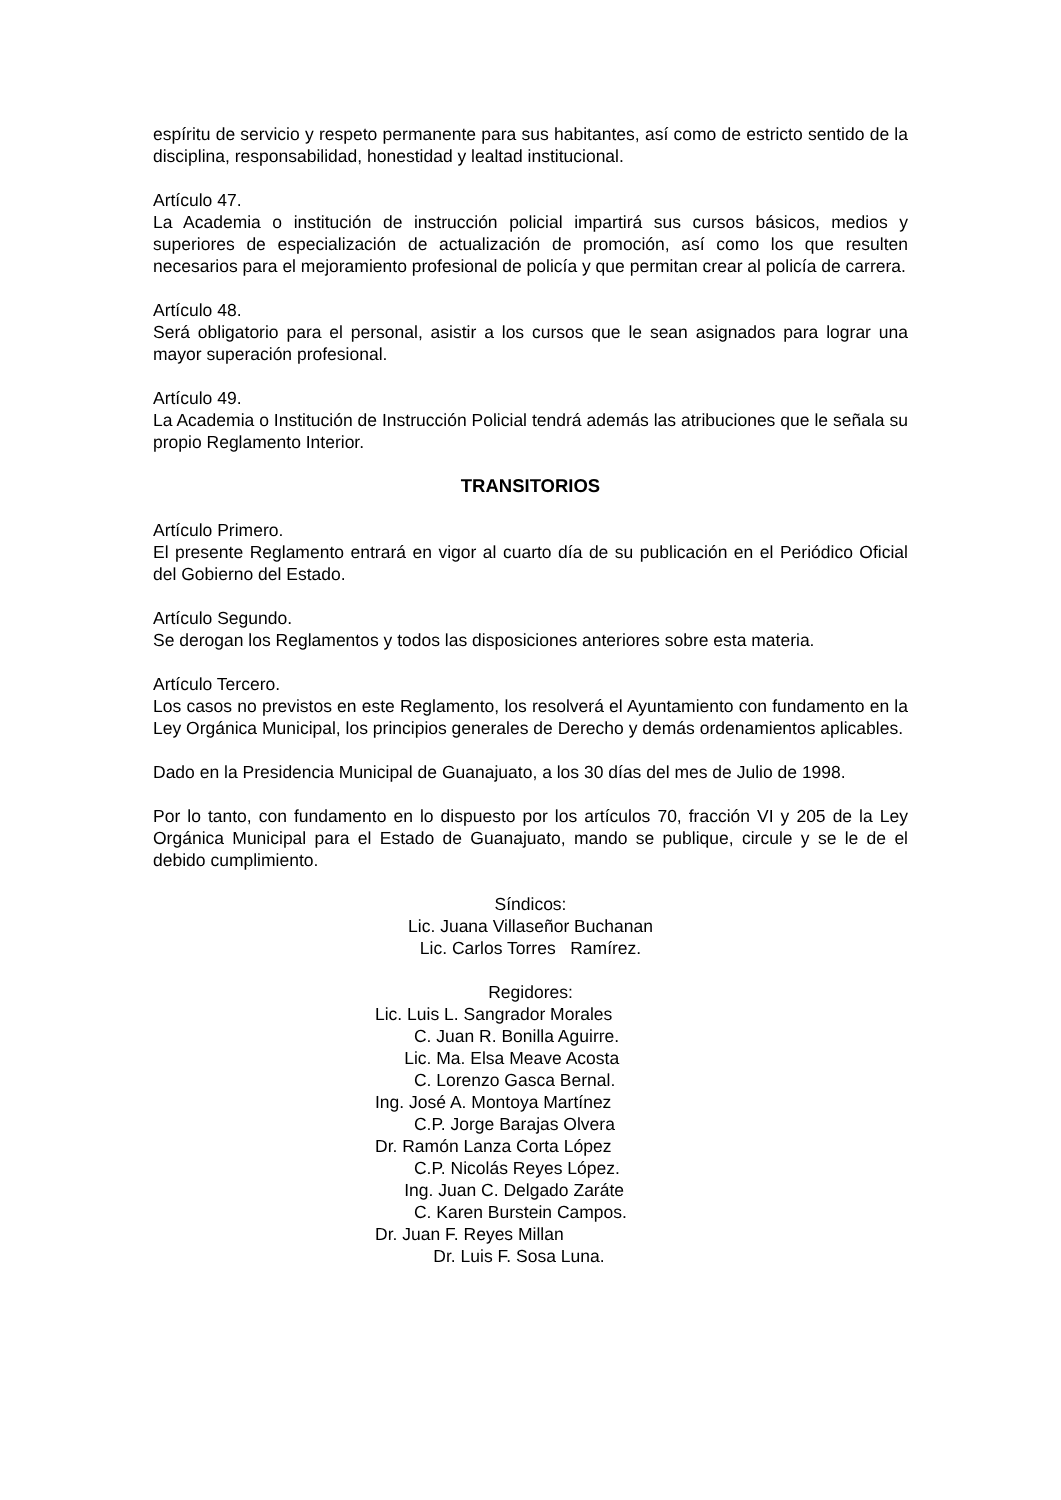espíritu de servicio y respeto permanente para sus habitantes, así como de estricto sentido de la disciplina, responsabilidad, honestidad y lealtad institucional.
Artículo 47.
La Academia o institución de instrucción policial impartirá sus cursos básicos, medios y superiores de especialización de actualización de promoción, así como los que resulten necesarios para el mejoramiento profesional de policía y que permitan crear al policía de carrera.
Artículo 48.
Será obligatorio para el personal, asistir a los cursos que le sean asignados para lograr una mayor superación profesional.
Artículo 49.
La Academia o Institución de Instrucción Policial tendrá además las atribuciones que le señala su propio Reglamento Interior.
TRANSITORIOS
Artículo Primero.
El presente Reglamento entrará en vigor al cuarto día de su publicación en el Periódico Oficial del Gobierno del Estado.
Artículo Segundo.
Se derogan los Reglamentos y todos las disposiciones anteriores sobre esta materia.
Artículo Tercero.
Los casos no previstos en este Reglamento, los resolverá el Ayuntamiento con fundamento en la Ley Orgánica Municipal, los principios generales de Derecho y demás ordenamientos aplicables.
Dado en la Presidencia Municipal de Guanajuato, a los 30 días del mes de Julio de 1998.
Por lo tanto, con fundamento en lo dispuesto por los artículos 70, fracción VI y 205 de la Ley Orgánica Municipal para el Estado de Guanajuato, mando se publique, circule y se le de el debido cumplimiento.
Síndicos:
Lic. Juana Villaseñor Buchanan
Lic. Carlos Torres Ramírez.
Regidores:
Lic. Luis L. Sangrador Morales
C. Juan R. Bonilla Aguirre.
Lic. Ma. Elsa Meave Acosta
C. Lorenzo Gasca Bernal.
Ing. José A. Montoya Martínez
C.P. Jorge Barajas Olvera
Dr. Ramón Lanza Corta López
C.P. Nicolás Reyes López.
Ing. Juan C. Delgado Zaráte
C. Karen Burstein Campos.
Dr. Juan F. Reyes Millan
Dr. Luis F. Sosa Luna.